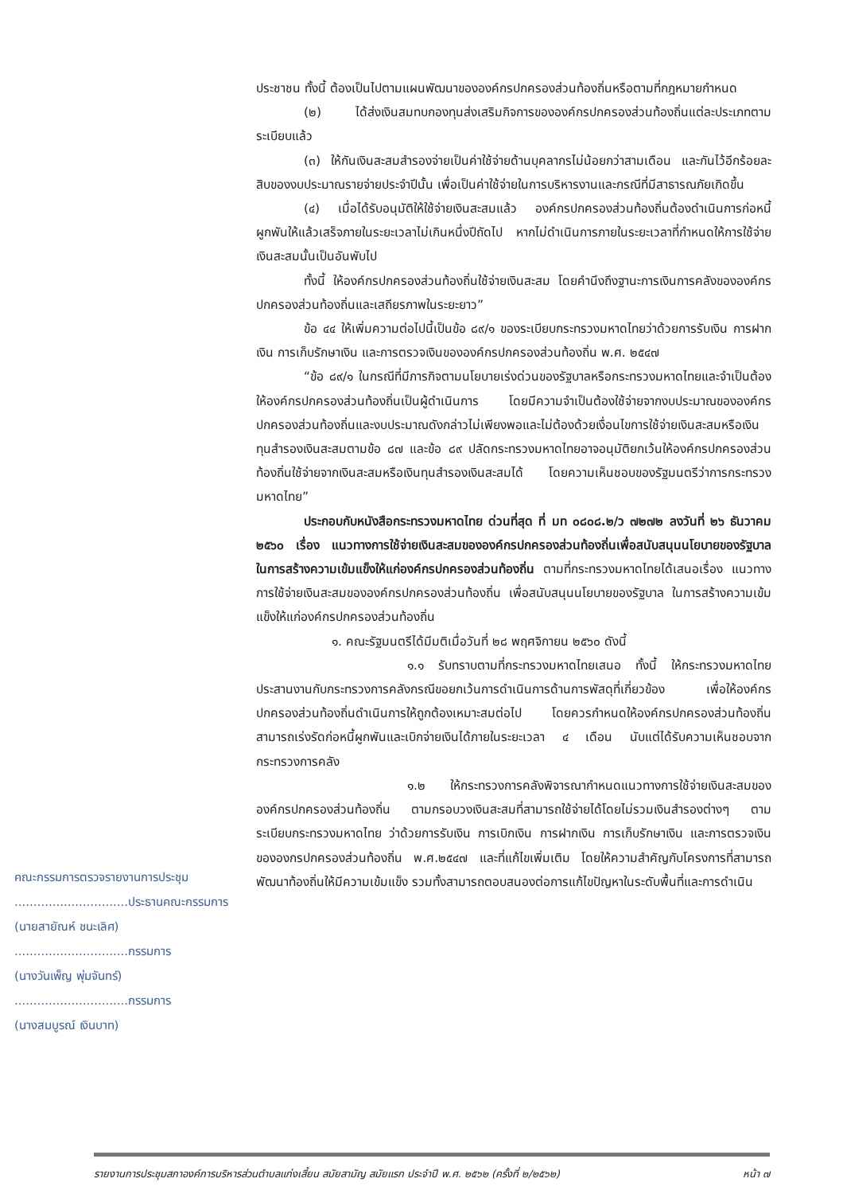ประชาชน ทั้งนี้ ต้องเป็นไปตามแผนพัฒนาขององค์กรปกครองส่วนท้องถิ่นหรือตามที่กฎหมายกำหนด
(๒) ได้ส่งเงินสมทบกองทุนส่งเสริมกิจการขององค์กรปกครองส่วนท้องถิ่นแต่ละประเภทตามระเบียบแล้ว
(๓) ให้กันเงินสะสมสำรองจ่ายเป็นค่าใช้จ่ายด้านบุคลากรไม่น้อยกว่าสามเดือน และกันไว้อีกร้อยละสิบของงบประมาณรายจ่ายประจำปีนั้น เพื่อเป็นค่าใช้จ่ายในการบริหารงานและกรณีที่มีสาธารณภัยเกิดขึ้น
(๔) เมื่อได้รับอนุมัติให้ใช้จ่ายเงินสะสมแล้ว องค์กรปกครองส่วนท้องถิ่นต้องดำเนินการก่อหนี้ผูกพันให้แล้วเสร็จภายในระยะเวลาไม่เกินหนึ่งปีถัดไป หากไม่ดำเนินการภายในระยะเวลาที่กำหนดให้การใช้จ่ายเงินสะสมนั้นเป็นอันพับไป
ทั้งนี้ ให้องค์กรปกครองส่วนท้องถิ่นใช้จ่ายเงินสะสม โดยคำนึงถึงฐานะการเงินการคลังขององค์กรปกครองส่วนท้องถิ่นและเสถียรภาพในระยะยาว”
ข้อ ๔๔ ให้เพิ่มความต่อไปนี้เป็นข้อ ๘๙/๑ ของระเบียบกระทรวงมหาดไทยว่าด้วยการรับเงิน การฝากเงิน การเก็บรักษาเงิน และการตรวจเงินขององค์กรปกครองส่วนท้องถิ่น พ.ศ. ๒๕๔๗
“ข้อ ๘๙/๑ ในกรณีที่มีภารกิจตามนโยบายเร่งด่วนของรัฐบาลหรือกระทรวงมหาดไทยและจำเป็นต้องให้องค์กรปกครองส่วนท้องถิ่นเป็นผู้ดำเนินการ โดยมีความจำเป็นต้องใช้จ่ายจากงบประมาณขององค์กรปกครองส่วนท้องถิ่นและงบประมาณดังกล่าวไม่เพียงพอและไม่ต้องด้วยเงื่อนไขการใช้จ่ายเงินสะสมหรือเงินทุนสำรองเงินสะสมตามข้อ ๘๗ และข้อ ๘๙ ปลัดกระทรวงมหาดไทยอาจอนุมัติยกเว้นให้องค์กรปกครองส่วนท้องถิ่นใช้จ่ายจากเงินสะสมหรือเงินทุนสำรองเงินสะสมได้ โดยความเห็นชอบของรัฐมนตรีว่าการกระทรวงมหาดไทย”
ประกอบกับหนังสือกระทรวงมหาดไทย ด่วนที่สุด ที่ มท ๐๘๐๘.๒/ว ๗๒๗๒ ลงวันที่ ๒๖ ธันวาคม ๒๕๖๐ เรื่อง แนวทางการใช้จ่ายเงินสะสมขององค์กรปกครองส่วนท้องถิ่นเพื่อสนับสนุนนโยบายของรัฐบาล ในการสร้างความเข้มแข็งให้แก่องค์กรปกครองส่วนท้องถิ่น ตามที่กระทรวงมหาดไทยได้เสนอเรื่อง แนวทางการใช้จ่ายเงินสะสมขององค์กรปกครองส่วนท้องถิ่น เพื่อสนับสนุนนโยบายของรัฐบาล ในการสร้างความเข้มแข็งให้แก่องค์กรปกครองส่วนท้องถิ่น
๑. คณะรัฐมนตรีได้มีมติเมื่อวันที่ ๒๘ พฤศจิกายน ๒๕๖๐ ดังนี้
๑.๑ รับทราบตามที่กระทรวงมหาดไทยเสนอ ทั้งนี้ ให้กระทรวงมหาดไทยประสานงานกับกระทรวงการคลังกรณีขอยกเว้นการดำเนินการด้านการพัสดุที่เกี่ยวข้อง เพื่อให้องค์กรปกครองส่วนท้องถิ่นดำเนินการให้ถูกต้องเหมาะสมต่อไป โดยควรกำหนดให้องค์กรปกครองส่วนท้องถิ่นสามารถเร่งรัดก่อหนี้ผูกพันและเบิกจ่ายเงินได้ภายในระยะเวลา ๔ เดือน นับแต่ได้รับความเห็นชอบจากกระทรวงการคลัง
๑.๒ ให้กระทรวงการคลังพิจารณากำหนดแนวทางการใช้จ่ายเงินสะสมขององค์กรปกครองส่วนท้องถิ่น ตามกรอบวงเงินสะสมที่สามารถใช้จ่ายได้โดยไม่รวมเงินสำรองต่างๆ ตามระเบียบกระทรวงมหาดไทย ว่าด้วยการรับเงิน การเบิกเงิน การฝากเงิน การเก็บรักษาเงิน และการตรวจเงินขององกรปกครองส่วนท้องถิ่น พ.ศ.๒๕๔๗ และที่แก้ไขเพิ่มเติม โดยให้ความสำคัญกับโครงการที่สามารถพัฒนาท้องถิ่นให้มีความเข้มแข็ง รวมทั้งสามารถตอบสนองต่อการแก้ไขปัญหาในระดับพื้นที่และการดำเนิน
คณะกรรมการตรวจรายงานการประชุม
..............................ประธานคณะกรรมการ
(นายสายัณห์ ชนะเลิศ)
..............................กรรมการ
(นางวันเพ็ญ พุ่มจันทร์)
..............................กรรมการ
(นางสมบูรณ์ เงินบาท)
รายงานการประชุมสภาองค์การบริหารส่วนตำบลแก่งเสี้ยน สมัยสามัญ สมัยแรก ประจำปี พ.ศ. ๒๕๖๒ (ครั้งที่ ๒/๒๕๖๒) หน้า ๗